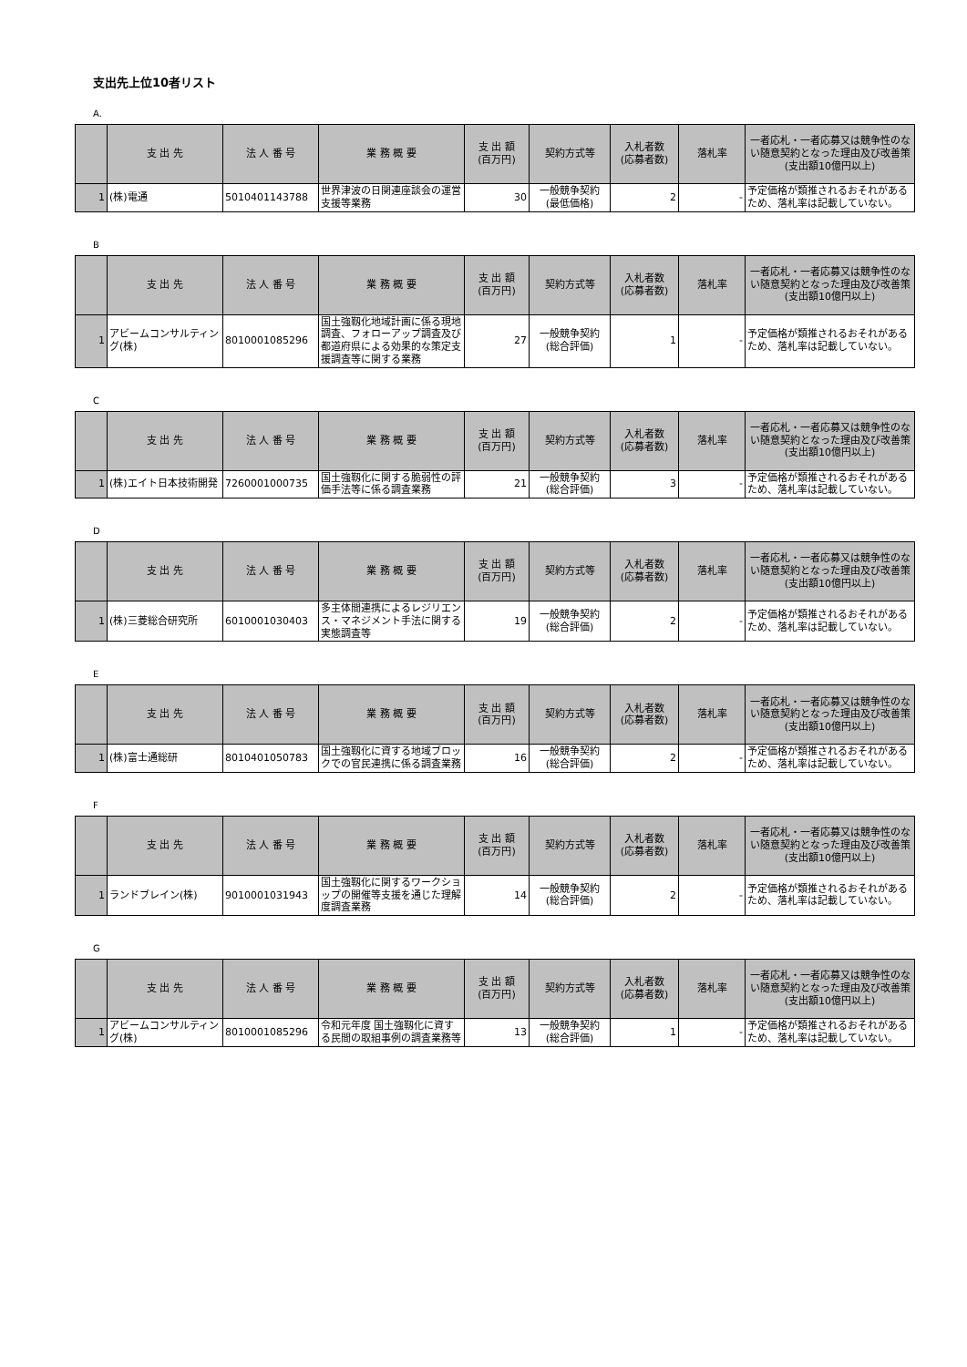支出先上位10者リスト
A.
| | 支 出 先 | 法 人 番 号 | 業 務 概 要 | 支 出 額 (百万円) | 契約方式等 | 入札者数 (応募者数) | 落札率 | 一者応札・一者応募又は競争性のない随意契約となった理由及び改善策 (支出額10億円以上) |
| --- | --- | --- | --- | --- | --- | --- | --- | --- |
| 1 | (株)電通 | 5010401143788 | 世界津波の日関連座談会の運営支援等業務 | 30 | 一般競争契約 (最低価格) | 2 | - | 予定価格が類推されるおそれがあるため、落札率は記載していない。 |
B
| | 支 出 先 | 法 人 番 号 | 業 務 概 要 | 支 出 額 (百万円) | 契約方式等 | 入札者数 (応募者数) | 落札率 | 一者応札・一者応募又は競争性のない随意契約となった理由及び改善策 (支出額10億円以上) |
| --- | --- | --- | --- | --- | --- | --- | --- | --- |
| 1 | アビームコンサルティング(株) | 8010001085296 | 国土強靱化地域計画に係る現地調査、フォローアップ調査及び都道府県による効果的な策定支援調査等に関する業務 | 27 | 一般競争契約 (総合評価) | 1 | - | 予定価格が類推されるおそれがあるため、落札率は記載していない。 |
C
| | 支 出 先 | 法 人 番 号 | 業 務 概 要 | 支 出 額 (百万円) | 契約方式等 | 入札者数 (応募者数) | 落札率 | 一者応札・一者応募又は競争性のない随意契約となった理由及び改善策 (支出額10億円以上) |
| --- | --- | --- | --- | --- | --- | --- | --- | --- |
| 1 | (株)エイト日本技術開発 | 7260001000735 | 国土強靱化に関する脆弱性の評価手法等に係る調査業務 | 21 | 一般競争契約 (総合評価) | 3 | - | 予定価格が類推されるおそれがあるため、落札率は記載していない。 |
D
| | 支 出 先 | 法 人 番 号 | 業 務 概 要 | 支 出 額 (百万円) | 契約方式等 | 入札者数 (応募者数) | 落札率 | 一者応札・一者応募又は競争性のない随意契約となった理由及び改善策 (支出額10億円以上) |
| --- | --- | --- | --- | --- | --- | --- | --- | --- |
| 1 | (株)三菱総合研究所 | 6010001030403 | 多主体間連携によるレジリエンス・マネジメント手法に関する実態調査等 | 19 | 一般競争契約 (総合評価) | 2 | - | 予定価格が類推されるおそれがあるため、落札率は記載していない。 |
E
| | 支 出 先 | 法 人 番 号 | 業 務 概 要 | 支 出 額 (百万円) | 契約方式等 | 入札者数 (応募者数) | 落札率 | 一者応札・一者応募又は競争性のない随意契約となった理由及び改善策 (支出額10億円以上) |
| --- | --- | --- | --- | --- | --- | --- | --- | --- |
| 1 | (株)富士通総研 | 8010401050783 | 国土強靱化に資する地域ブロックでの官民連携に係る調査業務 | 16 | 一般競争契約 (総合評価) | 2 | - | 予定価格が類推されるおそれがあるため、落札率は記載していない。 |
F
| | 支 出 先 | 法 人 番 号 | 業 務 概 要 | 支 出 額 (百万円) | 契約方式等 | 入札者数 (応募者数) | 落札率 | 一者応札・一者応募又は競争性のない随意契約となった理由及び改善策 (支出額10億円以上) |
| --- | --- | --- | --- | --- | --- | --- | --- | --- |
| 1 | ランドブレイン(株) | 9010001031943 | 国土強靱化に関するワークショップの開催等支援を通じた理解度調査業務 | 14 | 一般競争契約 (総合評価) | 2 | - | 予定価格が類推されるおそれがあるため、落札率は記載していない。 |
G
| | 支 出 先 | 法 人 番 号 | 業 務 概 要 | 支 出 額 (百万円) | 契約方式等 | 入札者数 (応募者数) | 落札率 | 一者応札・一者応募又は競争性のない随意契約となった理由及び改善策 (支出額10億円以上) |
| --- | --- | --- | --- | --- | --- | --- | --- | --- |
| 1 | アビームコンサルティング(株) | 8010001085296 | 令和元年度 国土強靱化に資する民間の取組事例の調査業務等 | 13 | 一般競争契約 (総合評価) | 1 | - | 予定価格が類推されるおそれがあるため、落札率は記載していない。 |